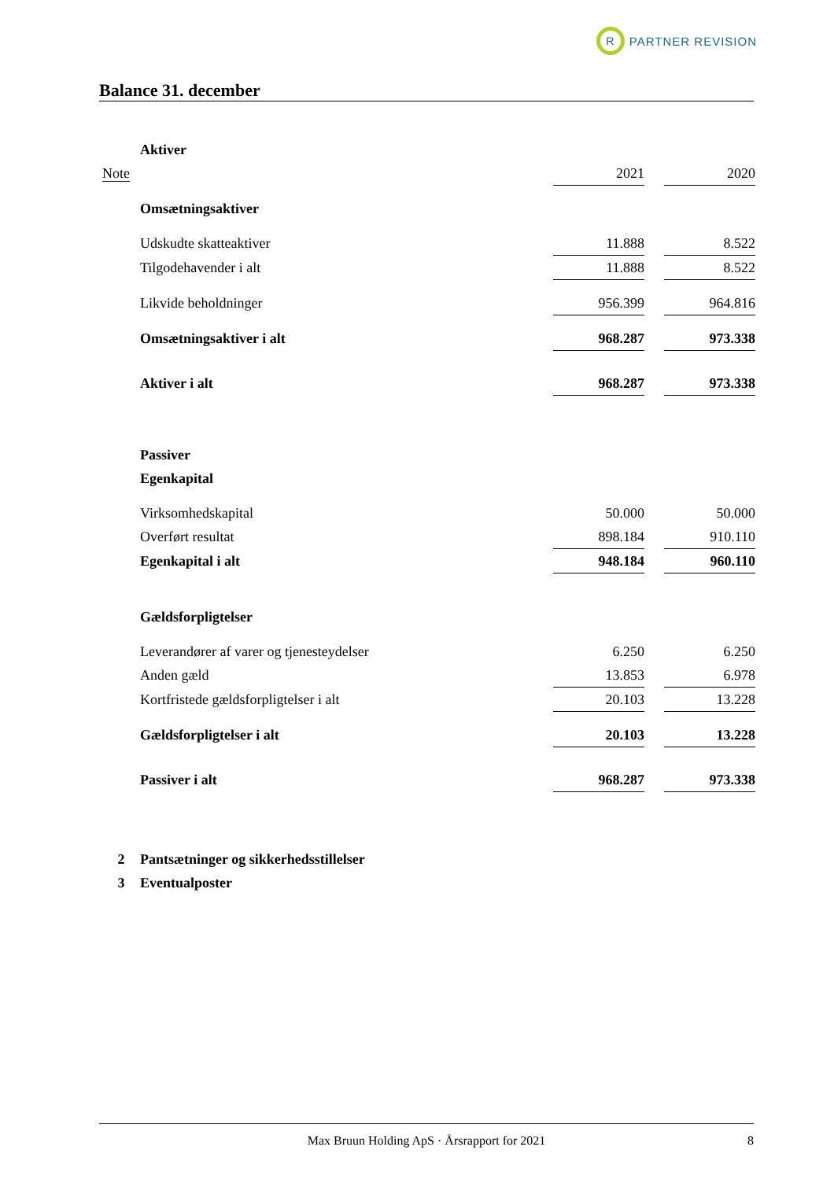R
PARTNER REVISION
Balance 31. december
| | Aktiver | | | |
| Note | | 2021 | | 2020 |
| | Omsætningsaktiver | | | |
| | Udskudte skatteaktiver | 11.888 | | 8.522 |
| | Tilgodehavender i alt | 11.888 | | 8.522 |
| | Likvide beholdninger | 956.399 | | 964.816 |
| | Omsætningsaktiver i alt | 968.287 | | 973.338 |
| | Aktiver i alt | 968.287 | | 973.338 |
| | Passiver | | | |
| | Egenkapital | | | |
| | Virksomhedskapital | 50.000 | | 50.000 |
| | Overført resultat | 898.184 | | 910.110 |
| | Egenkapital i alt | 948.184 | | 960.110 |
| | Gældsforpligtelser | | | |
| | Leverandører af varer og tjenesteydelser | 6.250 | | 6.250 |
| | Anden gæld | 13.853 | | 6.978 |
| | Kortfristede gældsforpligtelser i alt | 20.103 | | 13.228 |
| | Gældsforpligtelser i alt | 20.103 | | 13.228 |
| | Passiver i alt | 968.287 | | 973.338 |
| 2 | Pantsætninger og sikkerhedsstillelser | | | |
| 3 | Eventualposter | | | |
Max Bruun Holding ApS · Årsrapport for 2021 8